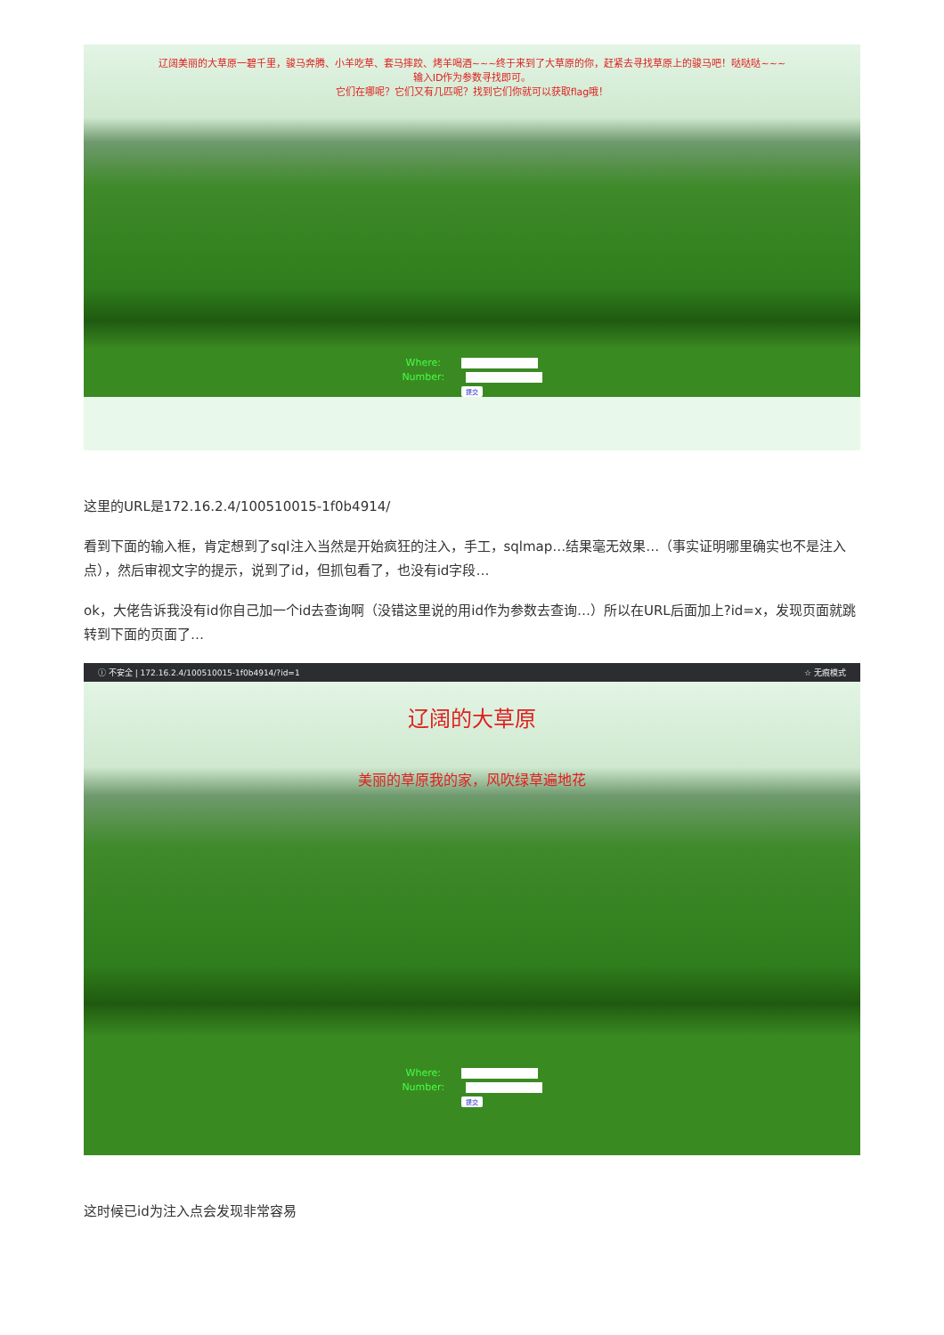辽阔美丽的大草原一碧千里，骏马奔腾、小羊吃草、套马摔跤、烤羊喝酒~~~终于来到了大草原的你，赶紧去寻找草原上的骏马吧！哒哒哒~~~
输入ID作为参数寻找即可。
它们在哪呢？它们又有几匹呢？找到它们你就可以获取flag哦！
Where:
Number:
提交
这里的URL是172.16.2.4/100510015-1f0b4914/
看到下面的输入框，肯定想到了sql注入当然是开始疯狂的注入，手工，sqlmap…结果毫无效果…（事实证明哪里确实也不是注入点），然后审视文字的提示，说到了id，但抓包看了，也没有id字段…
ok，大佬告诉我没有id你自己加一个id去查询啊（没错这里说的用id作为参数去查询…）所以在URL后面加上?id=x，发现页面就跳转到下面的页面了…
ⓘ 不安全 | 172.16.2.4/100510015-1f0b4914/?id=1 ☆ 无痕模式
辽阔的大草原
美丽的草原我的家，风吹绿草遍地花
Where:
Number:
提交
这时候已id为注入点会发现非常容易